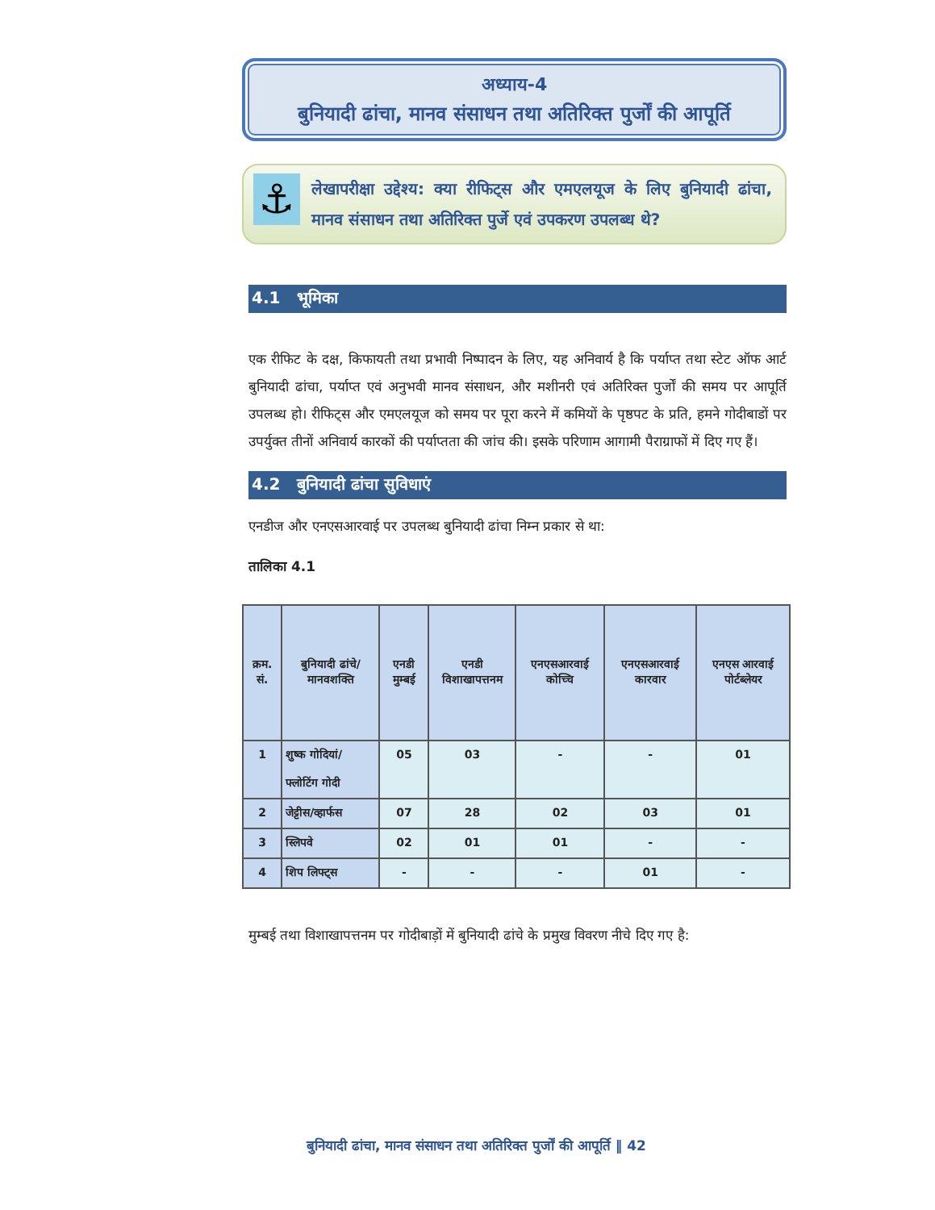अध्याय-4
बुनियादी ढांचा, मानव संसाधन तथा अतिरिक्त पुर्जों की आपूर्ति
⚓
लेखापरीक्षा उद्देश्य: क्या रीफिट्स और एमएलयूज के लिए बुनियादी ढांचा, मानव संसाधन तथा अतिरिक्त पुर्जे एवं उपकरण उपलब्ध थे?
4.1 भूमिका
एक रीफिट के दक्ष, किफायती तथा प्रभावी निष्पादन के लिए, यह अनिवार्य है कि पर्याप्त तथा स्टेट ऑफ आर्ट बुनियादी ढांचा, पर्याप्त एवं अनुभवी मानव संसाधन, और मशीनरी एवं अतिरिक्त पुर्जों की समय पर आपूर्ति उपलब्ध हो। रीफिट्स और एमएलयूज को समय पर पूरा करने में कमियों के पृष्ठपट के प्रति, हमने गोदीबाडों पर उपर्युक्त तीनों अनिवार्य कारकों की पर्याप्तता की जांच की। इसके परिणाम आगामी पैराग्राफों में दिए गए हैं।
4.2 बुनियादी ढांचा सुविधाएं
एनडीज और एनएसआरवाई पर उपलब्ध बुनियादी ढांचा निम्न प्रकार से था:
तालिका 4.1
| क्रम. सं. | बुनियादी ढांचे/मानवशक्ति | एनडी मुम्बई | एनडी विशाखापत्तनम | एनएसआरवाई कोच्चि | एनएसआरवाई कारवार | एनएस आरवाई पोर्टब्लेयर |
| --- | --- | --- | --- | --- | --- | --- |
| 1 | शुष्क गोदियां/ फ्लोटिंग गोदी | 05 | 03 | - | - | 01 |
| 2 | जेट्टीस/व्हार्फस | 07 | 28 | 02 | 03 | 01 |
| 3 | स्लिपवे | 02 | 01 | 01 | - | - |
| 4 | शिप लिफ्ट्स | - | - | - | 01 | - |
मुम्बई तथा विशाखापत्तनम पर गोदीबाड़ों में बुनियादी ढांचे के प्रमुख विवरण नीचे दिए गए है:
बुनियादी ढांचा, मानव संसाधन तथा अतिरिक्त पुर्जों की आपूर्ति ‖ 42